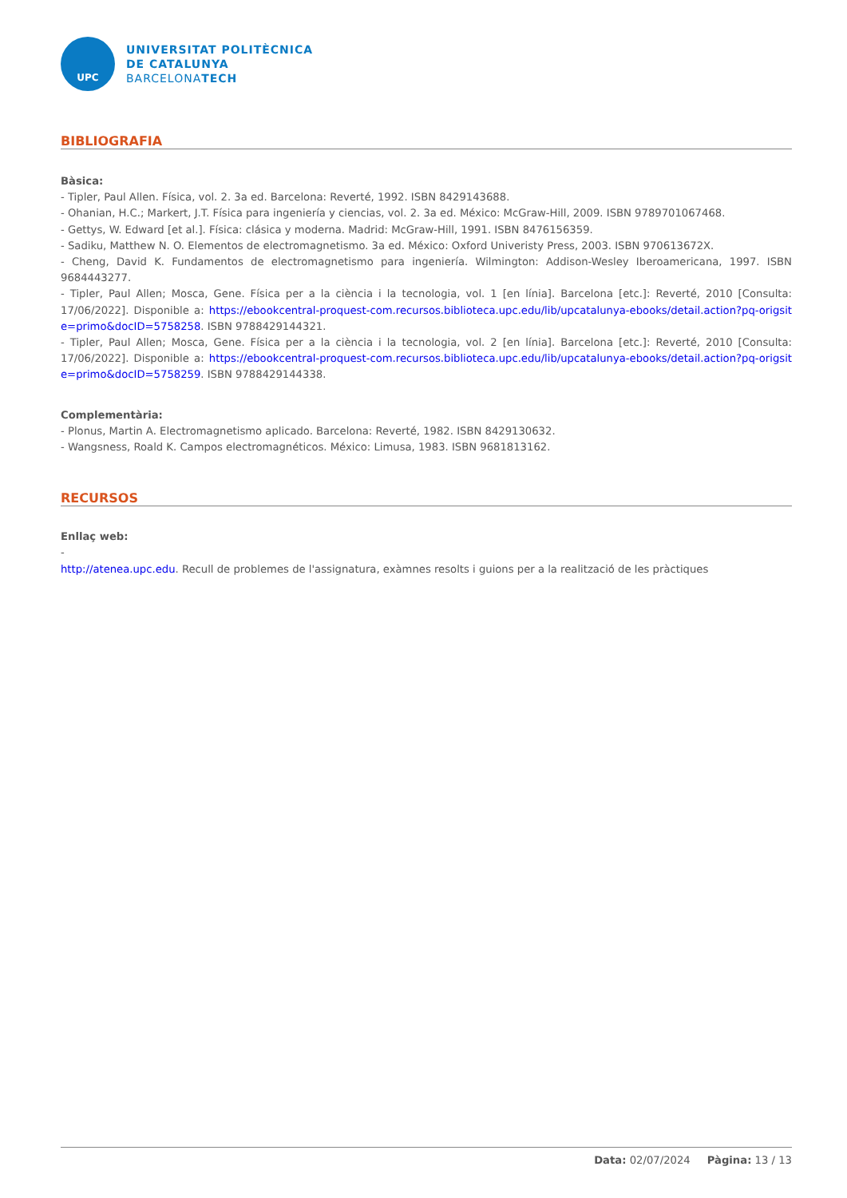UPC
UNIVERSITAT POLITÈCNICA
DE CATALUNYA
BARCELONATECH
BIBLIOGRAFIA
Bàsica:
- Tipler, Paul Allen. Física, vol. 2. 3a ed. Barcelona: Reverté, 1992. ISBN 8429143688.
- Ohanian, H.C.; Markert, J.T. Física para ingeniería y ciencias, vol. 2. 3a ed. México: McGraw-Hill, 2009. ISBN 9789701067468.
- Gettys, W. Edward [et al.]. Física: clásica y moderna. Madrid: McGraw-Hill, 1991. ISBN 8476156359.
- Sadiku, Matthew N. O. Elementos de electromagnetismo. 3a ed. México: Oxford Univeristy Press, 2003. ISBN 970613672X.
- Cheng, David K. Fundamentos de electromagnetismo para ingeniería. Wilmington: Addison-Wesley Iberoamericana, 1997. ISBN 9684443277.
- Tipler, Paul Allen; Mosca, Gene. Física per a la ciència i la tecnologia, vol. 1 [en línia]. Barcelona [etc.]: Reverté, 2010 [Consulta: 17/06/2022]. Disponible a: https://ebookcentral-proquest-com.recursos.biblioteca.upc.edu/lib/upcatalunya-ebooks/detail.action?pq-origsite=primo&docID=5758258. ISBN 9788429144321.
- Tipler, Paul Allen; Mosca, Gene. Física per a la ciència i la tecnologia, vol. 2 [en línia]. Barcelona [etc.]: Reverté, 2010 [Consulta: 17/06/2022]. Disponible a: https://ebookcentral-proquest-com.recursos.biblioteca.upc.edu/lib/upcatalunya-ebooks/detail.action?pq-origsite=primo&docID=5758259. ISBN 9788429144338.
Complementària:
- Plonus, Martin A. Electromagnetismo aplicado. Barcelona: Reverté, 1982. ISBN 8429130632.
- Wangsness, Roald K. Campos electromagnéticos. México: Limusa, 1983. ISBN 9681813162.
RECURSOS
Enllaç web:
-
http://atenea.upc.edu. Recull de problemes de l'assignatura, exàmnes resolts i guions per a la realització de les pràctiques
Data: 02/07/2024 Pàgina: 13 / 13